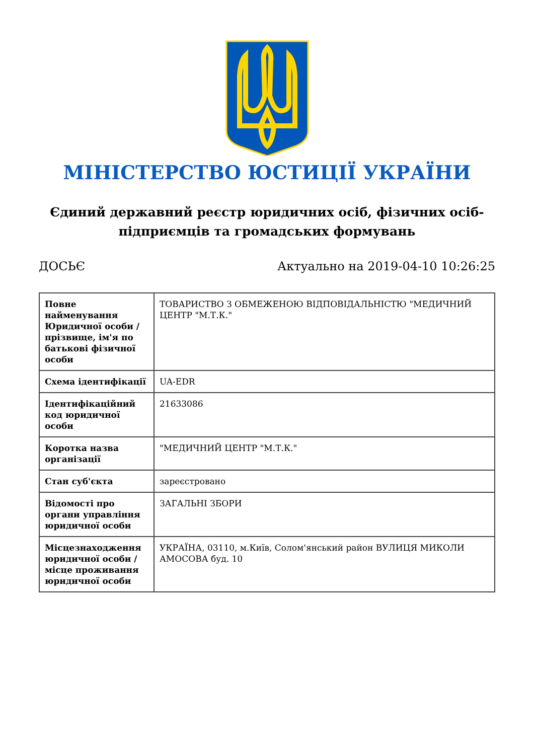МІНІСТЕРСТВО ЮСТИЦІЇ УКРАЇНИ
Єдиний державний реєстр юридичних осіб, фізичних осіб-підприємців та громадських формувань
ДОСЬЄ Актуально на 2019-04-10 10:26:25
| Повне найменування Юридичної особи / прізвище, ім'я по батькові фізичної особи | ТОВАРИСТВО З ОБМЕЖЕНОЮ ВІДПОВІДАЛЬНІСТЮ "МЕДИЧНИЙ ЦЕНТР "М.Т.К." |
| Схема ідентифікації | UA-EDR |
| Ідентифікаційний код юридичної особи | 21633086 |
| Коротка назва організації | "МЕДИЧНИЙ ЦЕНТР "М.Т.К." |
| Стан суб'єкта | зареєстровано |
| Відомості про органи управління юридичної особи | ЗАГАЛЬНІ ЗБОРИ |
| Місцезнаходження юридичної особи / місце проживання юридичної особи | УКРАЇНА, 03110, м.Київ, Солом'янський район ВУЛИЦЯ МИКОЛИ АМОСОВА буд. 10 |